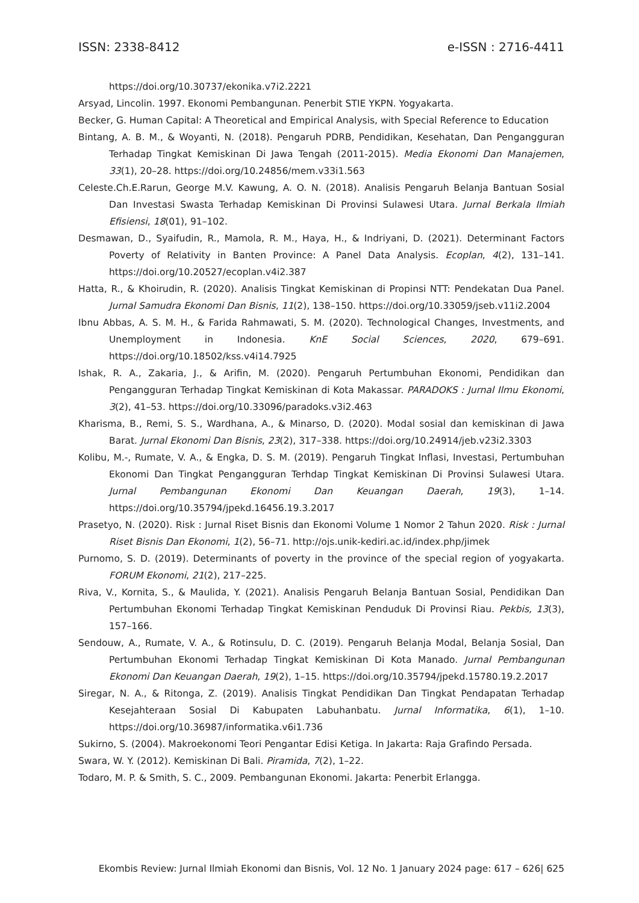ISSN: 2338-8412 e-ISSN : 2716-4411
https://doi.org/10.30737/ekonika.v7i2.2221
Arsyad, Lincolin. 1997. Ekonomi Pembangunan. Penerbit STIE YKPN. Yogyakarta.
Becker, G. Human Capital: A Theoretical and Empirical Analysis, with Special Reference to Education
Bintang, A. B. M., & Woyanti, N. (2018). Pengaruh PDRB, Pendidikan, Kesehatan, Dan Pengangguran Terhadap Tingkat Kemiskinan Di Jawa Tengah (2011-2015). Media Ekonomi Dan Manajemen, 33(1), 20–28. https://doi.org/10.24856/mem.v33i1.563
Celeste.Ch.E.Rarun, George M.V. Kawung, A. O. N. (2018). Analisis Pengaruh Belanja Bantuan Sosial Dan Investasi Swasta Terhadap Kemiskinan Di Provinsi Sulawesi Utara. Jurnal Berkala Ilmiah Efisiensi, 18(01), 91–102.
Desmawan, D., Syaifudin, R., Mamola, R. M., Haya, H., & Indriyani, D. (2021). Determinant Factors Poverty of Relativity in Banten Province: A Panel Data Analysis. Ecoplan, 4(2), 131–141. https://doi.org/10.20527/ecoplan.v4i2.387
Hatta, R., & Khoirudin, R. (2020). Analisis Tingkat Kemiskinan di Propinsi NTT: Pendekatan Dua Panel. Jurnal Samudra Ekonomi Dan Bisnis, 11(2), 138–150. https://doi.org/10.33059/jseb.v11i2.2004
Ibnu Abbas, A. S. M. H., & Farida Rahmawati, S. M. (2020). Technological Changes, Investments, and Unemployment in Indonesia. KnE Social Sciences, 2020, 679–691. https://doi.org/10.18502/kss.v4i14.7925
Ishak, R. A., Zakaria, J., & Arifin, M. (2020). Pengaruh Pertumbuhan Ekonomi, Pendidikan dan Pengangguran Terhadap Tingkat Kemiskinan di Kota Makassar. PARADOKS : Jurnal Ilmu Ekonomi, 3(2), 41–53. https://doi.org/10.33096/paradoks.v3i2.463
Kharisma, B., Remi, S. S., Wardhana, A., & Minarso, D. (2020). Modal sosial dan kemiskinan di Jawa Barat. Jurnal Ekonomi Dan Bisnis, 23(2), 317–338. https://doi.org/10.24914/jeb.v23i2.3303
Kolibu, M.-, Rumate, V. A., & Engka, D. S. M. (2019). Pengaruh Tingkat Inflasi, Investasi, Pertumbuhan Ekonomi Dan Tingkat Pengangguran Terhdap Tingkat Kemiskinan Di Provinsi Sulawesi Utara. Jurnal Pembangunan Ekonomi Dan Keuangan Daerah, 19(3), 1–14. https://doi.org/10.35794/jpekd.16456.19.3.2017
Prasetyo, N. (2020). Risk : Jurnal Riset Bisnis dan Ekonomi Volume 1 Nomor 2 Tahun 2020. Risk : Jurnal Riset Bisnis Dan Ekonomi, 1(2), 56–71. http://ojs.unik-kediri.ac.id/index.php/jimek
Purnomo, S. D. (2019). Determinants of poverty in the province of the special region of yogyakarta. FORUM Ekonomi, 21(2), 217–225.
Riva, V., Kornita, S., & Maulida, Y. (2021). Analisis Pengaruh Belanja Bantuan Sosial, Pendidikan Dan Pertumbuhan Ekonomi Terhadap Tingkat Kemiskinan Penduduk Di Provinsi Riau. Pekbis, 13(3), 157–166.
Sendouw, A., Rumate, V. A., & Rotinsulu, D. C. (2019). Pengaruh Belanja Modal, Belanja Sosial, Dan Pertumbuhan Ekonomi Terhadap Tingkat Kemiskinan Di Kota Manado. Jurnal Pembangunan Ekonomi Dan Keuangan Daerah, 19(2), 1–15. https://doi.org/10.35794/jpekd.15780.19.2.2017
Siregar, N. A., & Ritonga, Z. (2019). Analisis Tingkat Pendidikan Dan Tingkat Pendapatan Terhadap Kesejahteraan Sosial Di Kabupaten Labuhanbatu. Jurnal Informatika, 6(1), 1–10. https://doi.org/10.36987/informatika.v6i1.736
Sukirno, S. (2004). Makroekonomi Teori Pengantar Edisi Ketiga. In Jakarta: Raja Grafindo Persada.
Swara, W. Y. (2012). Kemiskinan Di Bali. Piramida, 7(2), 1–22.
Todaro, M. P. & Smith, S. C., 2009. Pembangunan Ekonomi. Jakarta: Penerbit Erlangga.
Ekombis Review: Jurnal Ilmiah Ekonomi dan Bisnis, Vol. 12 No. 1 January 2024 page: 617 – 626| 625